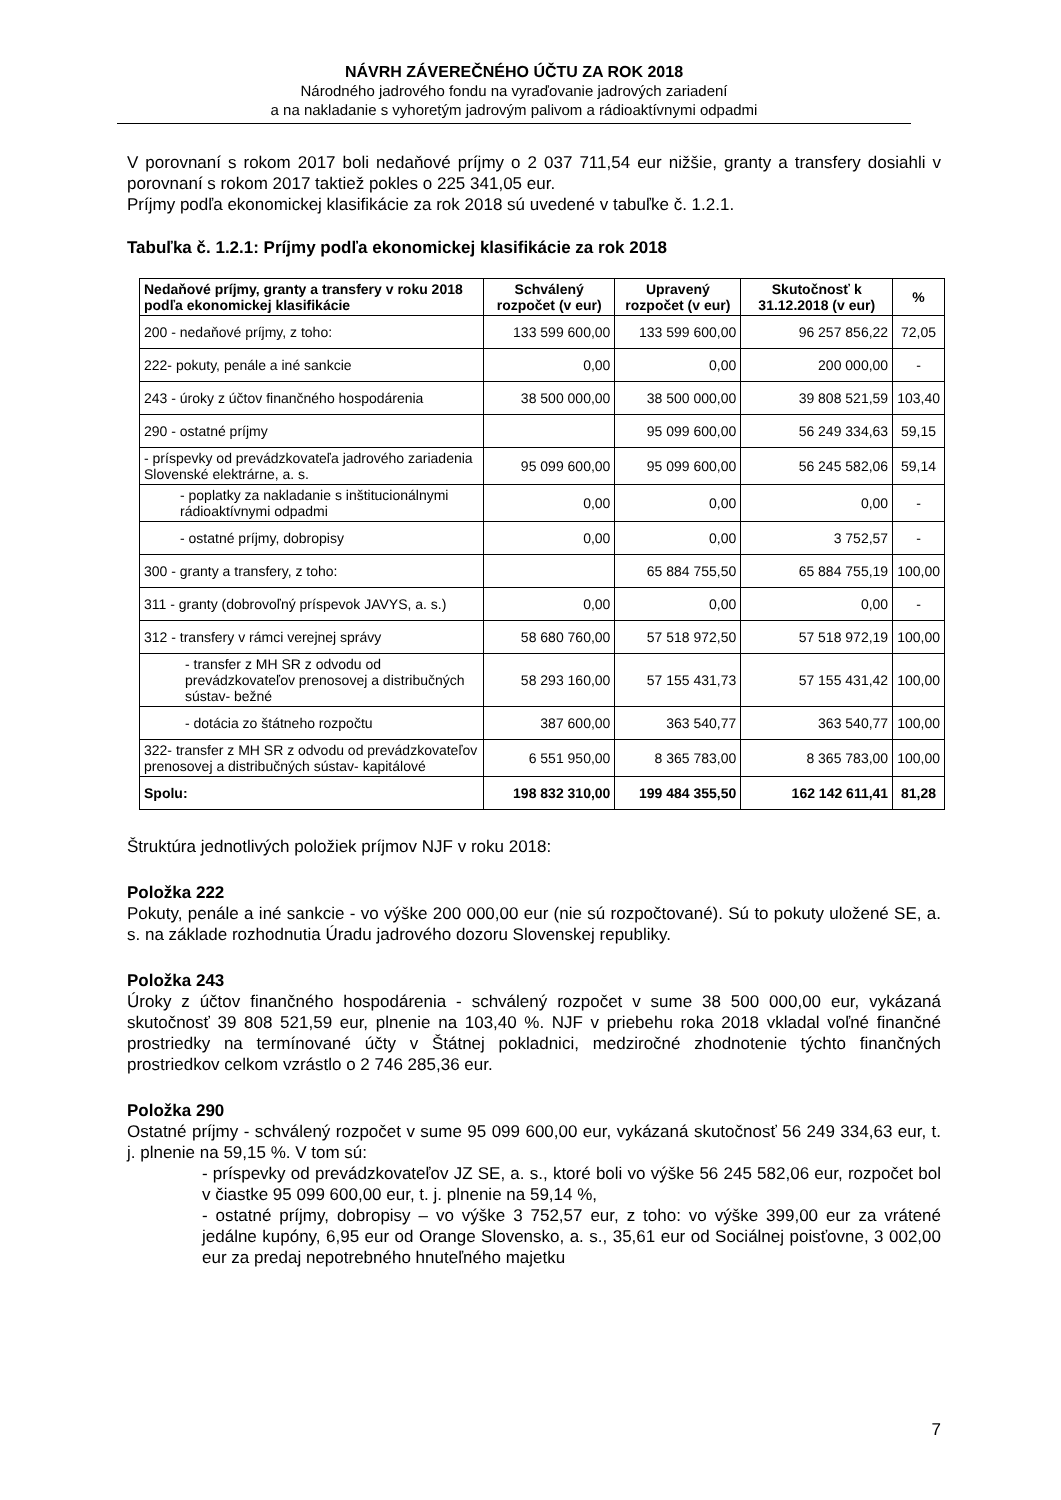NÁVRH ZÁVEREČNÉHO ÚČTU ZA ROK 2018
Národného jadrového fondu na vyraďovanie jadrových zariadení
a na nakladanie s vyhoretým jadrovým palivom a rádioaktívnymi odpadmi
V porovnaní s rokom 2017 boli nedaňové príjmy o 2 037 711,54 eur nižšie, granty a transfery dosiahli v porovnaní s rokom 2017 taktiež pokles o 225 341,05 eur.
Príjmy podľa ekonomickej klasifikácie za rok 2018 sú uvedené v tabuľke č. 1.2.1.
Tabuľka č. 1.2.1: Príjmy podľa ekonomickej klasifikácie za rok 2018
| Nedaňové príjmy, granty a transfery v roku 2018 podľa ekonomickej klasifikácie | Schválený rozpočet (v eur) | Upravený rozpočet (v eur) | Skutočnosť k 31.12.2018 (v eur) | % |
| --- | --- | --- | --- | --- |
| 200 - nedaňové príjmy, z toho: | 133 599 600,00 | 133 599 600,00 | 96 257 856,22 | 72,05 |
| 222- pokuty, penále a iné sankcie | 0,00 | 0,00 | 200 000,00 | - |
| 243 - úroky z účtov finančného hospodárenia | 38 500 000,00 | 38 500 000,00 | 39 808 521,59 | 103,40 |
| 290 - ostatné príjmy | | 95 099 600,00 | 56 249 334,63 | 59,15 |
| - príspevky od prevádzkovateľa jadrového zariadenia Slovenské elektrárne, a. s. | 95 099 600,00 | 95 099 600,00 | 56 245 582,06 | 59,14 |
| - poplatky za nakladanie s inštitucionálnymi rádioaktívnymi odpadmi | 0,00 | 0,00 | 0,00 | - |
| - ostatné príjmy, dobropisy | 0,00 | 0,00 | 3 752,57 | - |
| 300 - granty a transfery, z toho: | | 65 884 755,50 | 65 884 755,19 | 100,00 |
| 311 - granty (dobrovoľný príspevok JAVYS, a. s.) | 0,00 | 0,00 | 0,00 | - |
| 312 - transfery v rámci verejnej správy | 58 680 760,00 | 57 518 972,50 | 57 518 972,19 | 100,00 |
| - transfer z MH SR z odvodu od prevádzkovateľov prenosovej a distribučných sústav- bežné | 58 293 160,00 | 57 155 431,73 | 57 155 431,42 | 100,00 |
| - dotácia zo štátneho rozpočtu | 387 600,00 | 363 540,77 | 363 540,77 | 100,00 |
| 322- transfer z MH SR z odvodu od prevádzkovateľov prenosovej a distribučných sústav- kapitálové | 6 551 950,00 | 8 365 783,00 | 8 365 783,00 | 100,00 |
| Spolu: | 198 832 310,00 | 199 484 355,50 | 162 142 611,41 | 81,28 |
Štruktúra jednotlivých položiek príjmov NJF v roku 2018:
Položka 222
Pokuty, penále a iné sankcie - vo výške 200 000,00 eur (nie sú rozpočtované). Sú to pokuty uložené SE, a. s. na základe rozhodnutia Úradu jadrového dozoru Slovenskej republiky.
Položka 243
Úroky z účtov finančného hospodárenia - schválený rozpočet v sume 38 500 000,00 eur, vykázaná skutočnosť 39 808 521,59 eur, plnenie na 103,40 %. NJF v priebehu roka 2018 vkladal voľné finančné prostriedky na termínované účty v Štátnej pokladnici, medziročné zhodnotenie týchto finančných prostriedkov celkom vzrástlo o 2 746 285,36 eur.
Položka 290
Ostatné príjmy - schválený rozpočet v sume 95 099 600,00 eur, vykázaná skutočnosť 56 249 334,63 eur, t. j. plnenie na 59,15 %. V tom sú:
- príspevky od prevádzkovateľov JZ SE, a. s., ktoré boli vo výške 56 245 582,06 eur, rozpočet bol v čiastke 95 099 600,00 eur, t. j. plnenie na 59,14 %,
- ostatné príjmy, dobropisy – vo výške 3 752,57 eur, z toho: vo výške 399,00 eur za vrátené jedálne kupóny, 6,95 eur od Orange Slovensko, a. s., 35,61 eur od Sociálnej poisťovne, 3 002,00 eur za predaj nepotrebného hnuteľného majetku
7